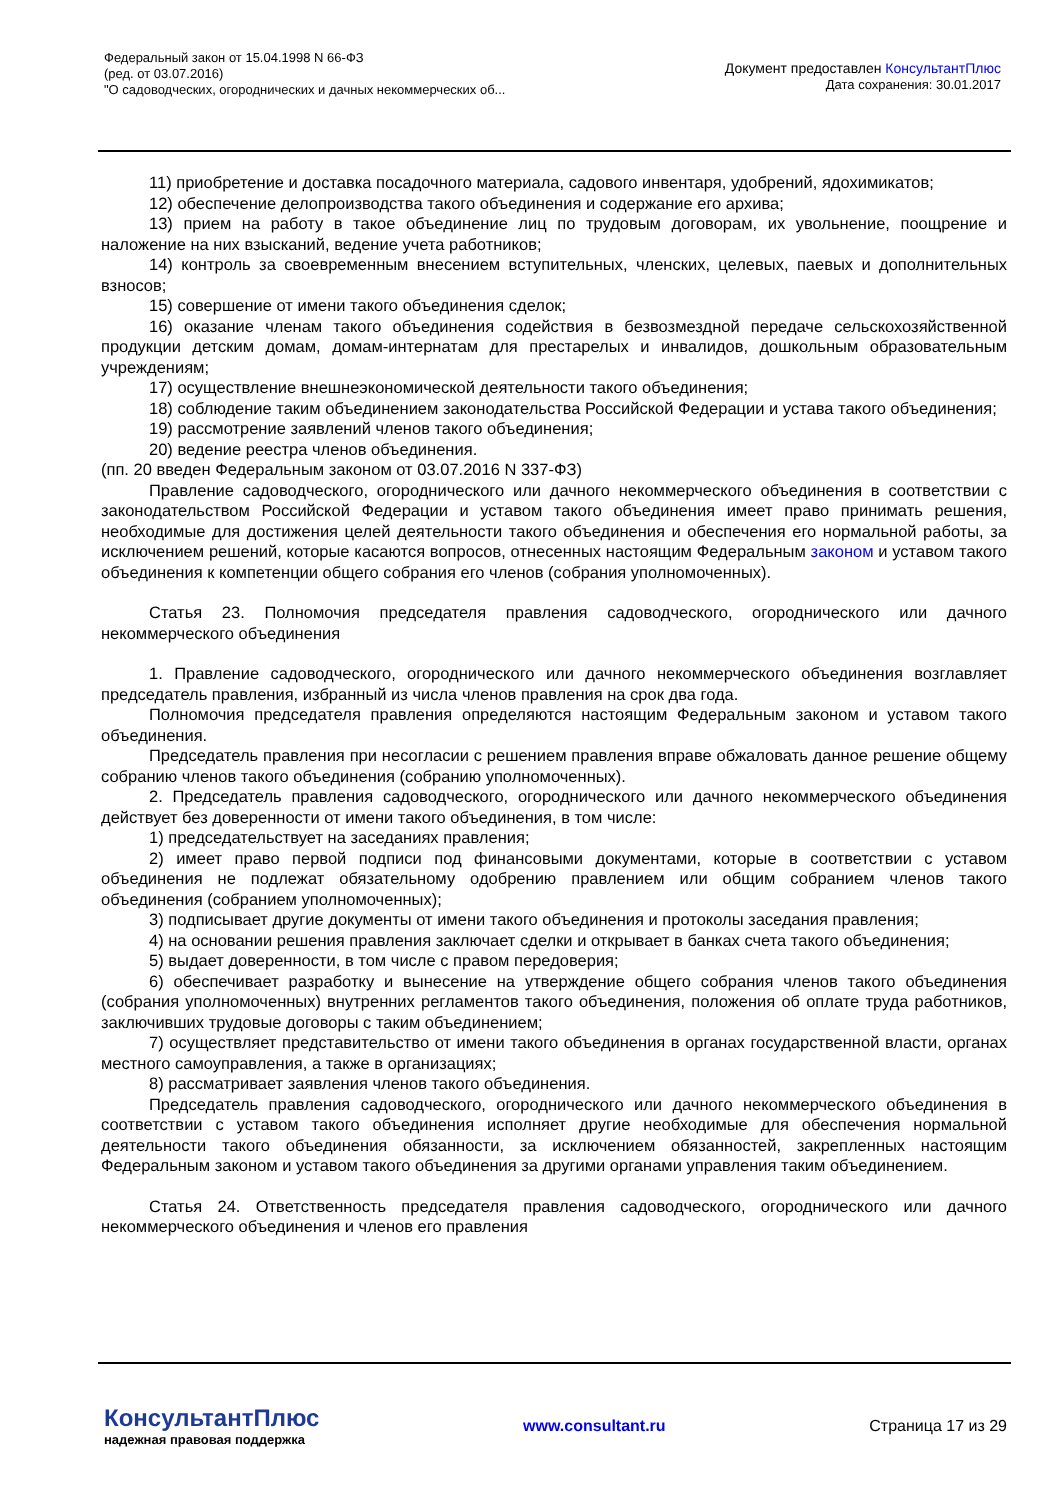Федеральный закон от 15.04.1998 N 66-ФЗ
(ред. от 03.07.2016)
"О садоводческих, огороднических и дачных некоммерческих об...
Документ предоставлен КонсультантПлюс
Дата сохранения: 30.01.2017
11) приобретение и доставка посадочного материала, садового инвентаря, удобрений, ядохимикатов;
12) обеспечение делопроизводства такого объединения и содержание его архива;
13) прием на работу в такое объединение лиц по трудовым договорам, их увольнение, поощрение и наложение на них взысканий, ведение учета работников;
14) контроль за своевременным внесением вступительных, членских, целевых, паевых и дополнительных взносов;
15) совершение от имени такого объединения сделок;
16) оказание членам такого объединения содействия в безвозмездной передаче сельскохозяйственной продукции детским домам, домам-интернатам для престарелых и инвалидов, дошкольным образовательным учреждениям;
17) осуществление внешнеэкономической деятельности такого объединения;
18) соблюдение таким объединением законодательства Российской Федерации и устава такого объединения;
19) рассмотрение заявлений членов такого объединения;
20) ведение реестра членов объединения.
(пп. 20 введен Федеральным законом от 03.07.2016 N 337-ФЗ)
Правление садоводческого, огороднического или дачного некоммерческого объединения в соответствии с законодательством Российской Федерации и уставом такого объединения имеет право принимать решения, необходимые для достижения целей деятельности такого объединения и обеспечения его нормальной работы, за исключением решений, которые касаются вопросов, отнесенных настоящим Федеральным законом и уставом такого объединения к компетенции общего собрания его членов (собрания уполномоченных).
Статья 23. Полномочия председателя правления садоводческого, огороднического или дачного некоммерческого объединения
1. Правление садоводческого, огороднического или дачного некоммерческого объединения возглавляет председатель правления, избранный из числа членов правления на срок два года.
Полномочия председателя правления определяются настоящим Федеральным законом и уставом такого объединения.
Председатель правления при несогласии с решением правления вправе обжаловать данное решение общему собранию членов такого объединения (собранию уполномоченных).
2. Председатель правления садоводческого, огороднического или дачного некоммерческого объединения действует без доверенности от имени такого объединения, в том числе:
1) председательствует на заседаниях правления;
2) имеет право первой подписи под финансовыми документами, которые в соответствии с уставом объединения не подлежат обязательному одобрению правлением или общим собранием членов такого объединения (собранием уполномоченных);
3) подписывает другие документы от имени такого объединения и протоколы заседания правления;
4) на основании решения правления заключает сделки и открывает в банках счета такого объединения;
5) выдает доверенности, в том числе с правом передоверия;
6) обеспечивает разработку и вынесение на утверждение общего собрания членов такого объединения (собрания уполномоченных) внутренних регламентов такого объединения, положения об оплате труда работников, заключивших трудовые договоры с таким объединением;
7) осуществляет представительство от имени такого объединения в органах государственной власти, органах местного самоуправления, а также в организациях;
8) рассматривает заявления членов такого объединения.
Председатель правления садоводческого, огороднического или дачного некоммерческого объединения в соответствии с уставом такого объединения исполняет другие необходимые для обеспечения нормальной деятельности такого объединения обязанности, за исключением обязанностей, закрепленных настоящим Федеральным законом и уставом такого объединения за другими органами управления таким объединением.
Статья 24. Ответственность председателя правления садоводческого, огороднического или дачного некоммерческого объединения и членов его правления
КонсультантПлюс
надежная правовая поддержка
www.consultant.ru Страница 17 из 29